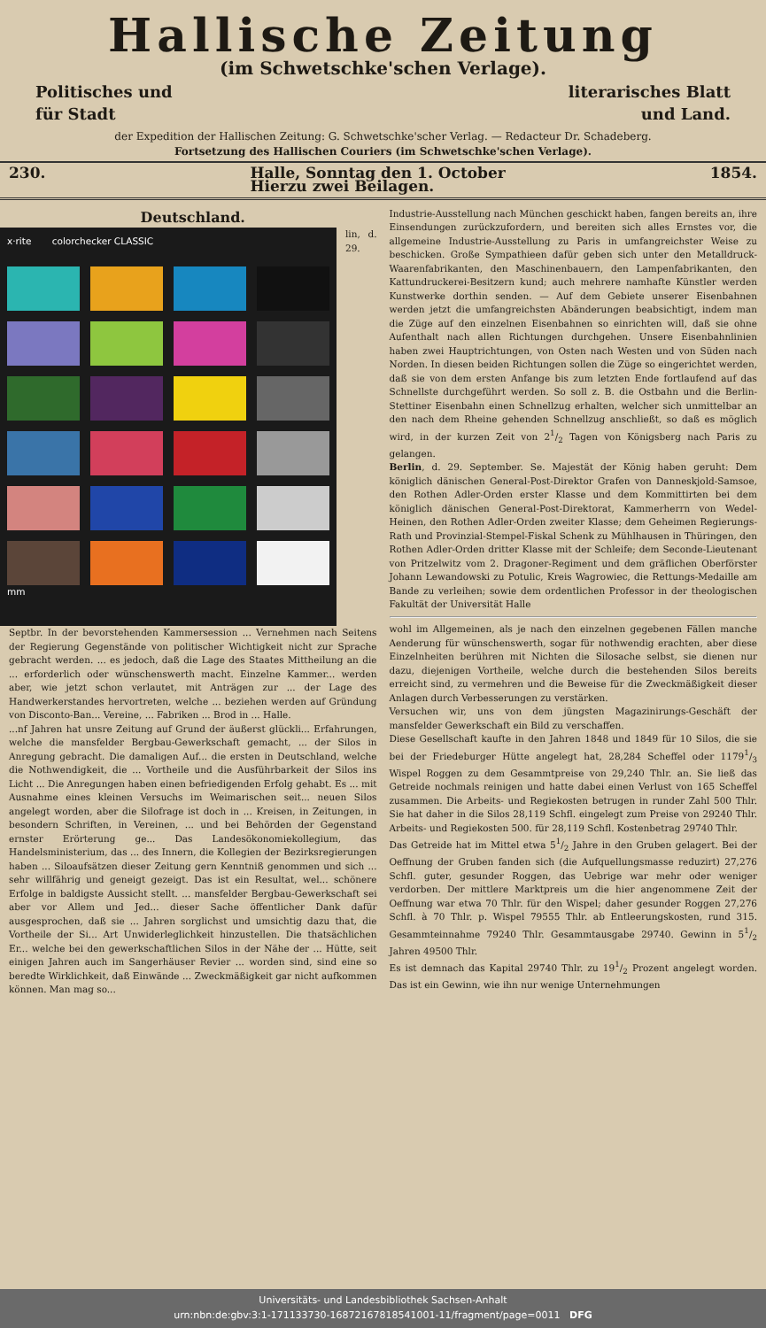Hallische Zeitung
(im Schwetschke'schen Verlage).
Politisches und literarisches Blatt
für Stadt und Land.
der Expedition der Hallischen Zeitung: G. Schwetschke'scher Verlag. — Redacteur Dr. Schadeberg.
Fortsetzung des Hallischen Couriers (im Schwetschke'schen Verlage).
230. Halle, Sonntag den 1. October
Hierzu zwei Beilagen. 1854.
Deutschland.
x·rite colorchecker CLASSIC
mm
lin, d. 29. Septbr. In der bevorstehenden Kammersession ... Vernehmen nach Seitens der Regierung Gegenstände von politischer Wichtigkeit nicht zur Sprache gebracht werden. ... es jedoch, daß die Lage des Staates Mittheilung an die ... erforderlich oder wünschenswerth macht. Einzelne Kammer... werden aber, wie jetzt schon verlautet, mit Anträgen zur ... der Lage des Handwerkerstandes hervortreten, welche ... beziehen werden auf Gründung von Disconto-Ban... Vereine, ... Fabriken ... Brod in ... Halle.
...nf Jahren hat unsre Zeitung auf Grund der äußerst glückli... Erfahrungen, welche die mansfelder Bergbau-Gewerkschaft gemacht, ... der Silos in Anregung gebracht. Die damaligen Auf... die ersten in Deutschland, welche die Nothwendigkeit, die ... Vortheile und die Ausführbarkeit der Silos ins Licht ... Die Anregungen haben einen befriedigenden Erfolg gehabt. Es ... mit Ausnahme eines kleinen Versuchs im Weimarischen seit... neuen Silos angelegt worden, aber die Silofrage ist doch in ... Kreisen, in Zeitungen, in besondern Schriften, in Vereinen, ... und bei Behörden der Gegenstand ernster Erörterung ge... Das Landesökonomiekollegium, das Handelsministerium, das ... des Innern, die Kollegien der Bezirksregierungen haben ... Siloaufsätzen dieser Zeitung gern Kenntniß genommen und sich ... sehr willfährig und geneigt gezeigt. Das ist ein Resultat, wel... schönere Erfolge in baldigste Aussicht stellt. ... mansfelder Bergbau-Gewerkschaft sei aber vor Allem und Jed... dieser Sache öffentlicher Dank dafür ausgesprochen, daß sie ... Jahren sorglichst und umsichtig dazu that, die Vortheile der Si... Art Unwiderleglichkeit hinzustellen. Die thatsächlichen Er... welche bei den gewerkschaftlichen Silos in der Nähe der ... Hütte, seit einigen Jahren auch im Sangerhäuser Revier ... worden sind, sind eine so beredte Wirklichkeit, daß Einwände ... Zweckmäßigkeit gar nicht aufkommen können. Man mag so...
Industrie-Ausstellung nach München geschickt haben, fangen bereits an, ihre Einsendungen zurückzufordern, und bereiten sich alles Ernstes vor, die allgemeine Industrie-Ausstellung zu Paris in umfangreichster Weise zu beschicken. Große Sympathieen dafür geben sich unter den Metalldruck-Waarenfabrikanten, den Maschinenbauern, den Lampenfabrikanten, den Kattundruckerei-Besitzern kund; auch mehrere namhafte Künstler werden Kunstwerke dorthin senden. — Auf dem Gebiete unserer Eisenbahnen werden jetzt die umfangreichsten Abänderungen beabsichtigt, indem man die Züge auf den einzelnen Eisenbahnen so einrichten will, daß sie ohne Aufenthalt nach allen Richtungen durchgehen. Unsere Eisenbahnlinien haben zwei Hauptrichtungen, von Osten nach Westen und von Süden nach Norden. In diesen beiden Richtungen sollen die Züge so eingerichtet werden, daß sie von dem ersten Anfange bis zum letzten Ende fortlaufend auf das Schnellste durchgeführt werden. So soll z. B. die Ostbahn und die Berlin-Stettiner Eisenbahn einen Schnellzug erhalten, welcher sich unmittelbar an den nach dem Rheine gehenden Schnellzug anschließt, so daß es möglich wird, in der kurzen Zeit von 21/2 Tagen von Königsberg nach Paris zu gelangen.
Berlin, d. 29. September. Se. Majestät der König haben geruht: Dem königlich dänischen General-Post-Direktor Grafen von Danneskjold-Samsoe, den Rothen Adler-Orden erster Klasse und dem Kommittirten bei dem königlich dänischen General-Post-Direktorat, Kammerherrn von Wedel-Heinen, den Rothen Adler-Orden zweiter Klasse; dem Geheimen Regierungs-Rath und Provinzial-Stempel-Fiskal Schenk zu Mühlhausen in Thüringen, den Rothen Adler-Orden dritter Klasse mit der Schleife; dem Seconde-Lieutenant von Pritzelwitz vom 2. Dragoner-Regiment und dem gräflichen Oberförster Johann Lewandowski zu Potulic, Kreis Wagrowiec, die Rettungs-Medaille am Bande zu verleihen; sowie dem ordentlichen Professor in der theologischen Fakultät der Universität Halle
wohl im Allgemeinen, als je nach den einzelnen gegebenen Fällen manche Aenderung für wünschenswerth, sogar für nothwendig erachten, aber diese Einzelnheiten berühren mit Nichten die Silosache selbst, sie dienen nur dazu, diejenigen Vortheile, welche durch die bestehenden Silos bereits erreicht sind, zu vermehren und die Beweise für die Zweckmäßigkeit dieser Anlagen durch Verbesserungen zu verstärken.
Versuchen wir, uns von dem jüngsten Magazinirungs-Geschäft der mansfelder Gewerkschaft ein Bild zu verschaffen.
Diese Gesellschaft kaufte in den Jahren 1848 und 1849 für 10 Silos, die sie bei der Friedeburger Hütte angelegt hat, 28,284 Scheffel oder 11791/3 Wispel Roggen zu dem Gesammtpreise von 29,240 Thlr. an. Sie ließ das Getreide nochmals reinigen und hatte dabei einen Verlust von 165 Scheffel zusammen. Die Arbeits- und Regiekosten betrugen in runder Zahl 500 Thlr. Sie hat daher in die Silos 28,119 Schfl. eingelegt zum Preise von 29240 Thlr. Arbeits- und Regiekosten 500. für 28,119 Schfl. Kostenbetrag 29740 Thlr.
Das Getreide hat im Mittel etwa 51/2 Jahre in den Gruben gelagert. Bei der Oeffnung der Gruben fanden sich (die Aufquellungsmasse reduzirt) 27,276 Schfl. guter, gesunder Roggen, das Uebrige war mehr oder weniger verdorben. Der mittlere Marktpreis um die hier angenommene Zeit der Oeffnung war etwa 70 Thlr. für den Wispel; daher gesunder Roggen 27,276 Schfl. à 70 Thlr. p. Wispel 79555 Thlr. ab Entleerungskosten, rund 315. Gesammteinnahme 79240 Thlr. Gesammtausgabe 29740. Gewinn in 51/2 Jahren 49500 Thlr.
Es ist demnach das Kapital 29740 Thlr. zu 191/2 Prozent angelegt worden. Das ist ein Gewinn, wie ihn nur wenige Unternehmungen
Universitäts- und Landesbibliothek Sachsen-Anhalt
urn:nbn:de:gbv:3:1-171133730-16872167818541001-11/fragment/page=0011 DFG